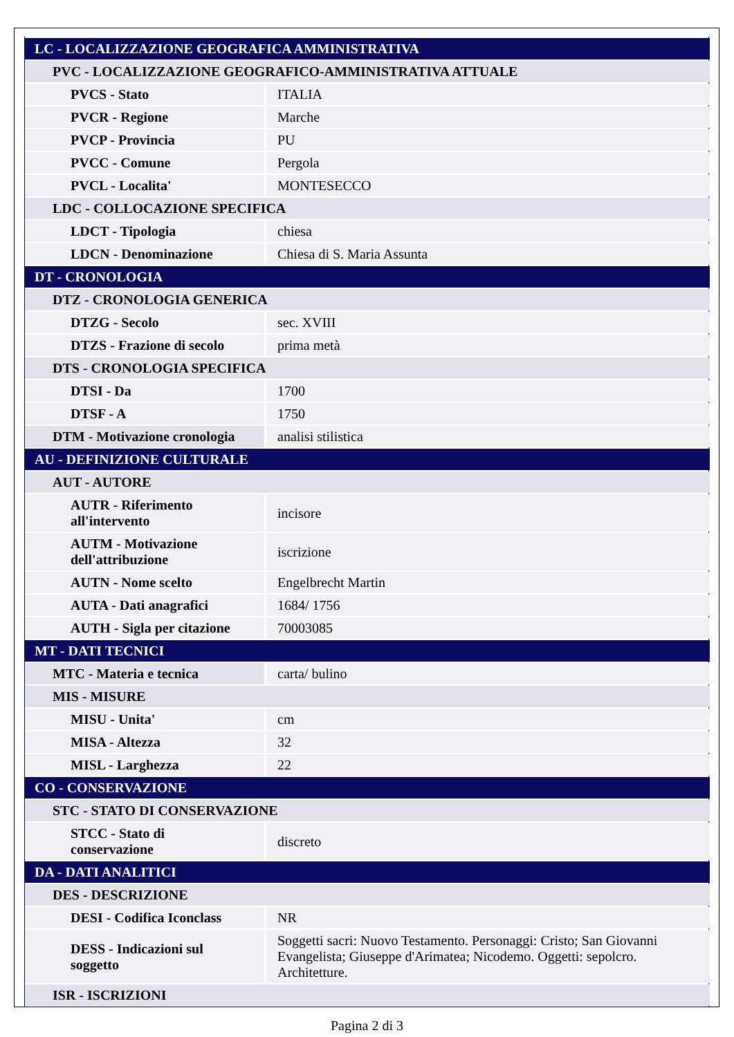| LC - LOCALIZZAZIONE GEOGRAFICA AMMINISTRATIVA | |
| PVC - LOCALIZZAZIONE GEOGRAFICO-AMMINISTRATIVA ATTUALE | |
| PVCS - Stato | ITALIA |
| PVCR - Regione | Marche |
| PVCP - Provincia | PU |
| PVCC - Comune | Pergola |
| PVCL - Localita' | MONTESECCO |
| LDC - COLLOCAZIONE SPECIFICA | |
| LDCT - Tipologia | chiesa |
| LDCN - Denominazione | Chiesa di S. Maria Assunta |
| DT - CRONOLOGIA | |
| DTZ - CRONOLOGIA GENERICA | |
| DTZG - Secolo | sec. XVIII |
| DTZS - Frazione di secolo | prima metà |
| DTS - CRONOLOGIA SPECIFICA | |
| DTSI - Da | 1700 |
| DTSF - A | 1750 |
| DTM - Motivazione cronologia | analisi stilistica |
| AU - DEFINIZIONE CULTURALE | |
| AUT - AUTORE | |
| AUTR - Riferimento all'intervento | incisore |
| AUTM - Motivazione dell'attribuzione | iscrizione |
| AUTN - Nome scelto | Engelbrecht Martin |
| AUTA - Dati anagrafici | 1684/ 1756 |
| AUTH - Sigla per citazione | 70003085 |
| MT - DATI TECNICI | |
| MTC - Materia e tecnica | carta/ bulino |
| MIS - MISURE | |
| MISU - Unita' | cm |
| MISA - Altezza | 32 |
| MISL - Larghezza | 22 |
| CO - CONSERVAZIONE | |
| STC - STATO DI CONSERVAZIONE | |
| STCC - Stato di conservazione | discreto |
| DA - DATI ANALITICI | |
| DES - DESCRIZIONE | |
| DESI - Codifica Iconclass | NR |
| DESS - Indicazioni sul soggetto | Soggetti sacri: Nuovo Testamento. Personaggi: Cristo; San Giovanni Evangelista; Giuseppe d'Arimatea; Nicodemo. Oggetti: sepolcro. Architetture. |
| ISR - ISCRIZIONI | |
Pagina 2 di 3